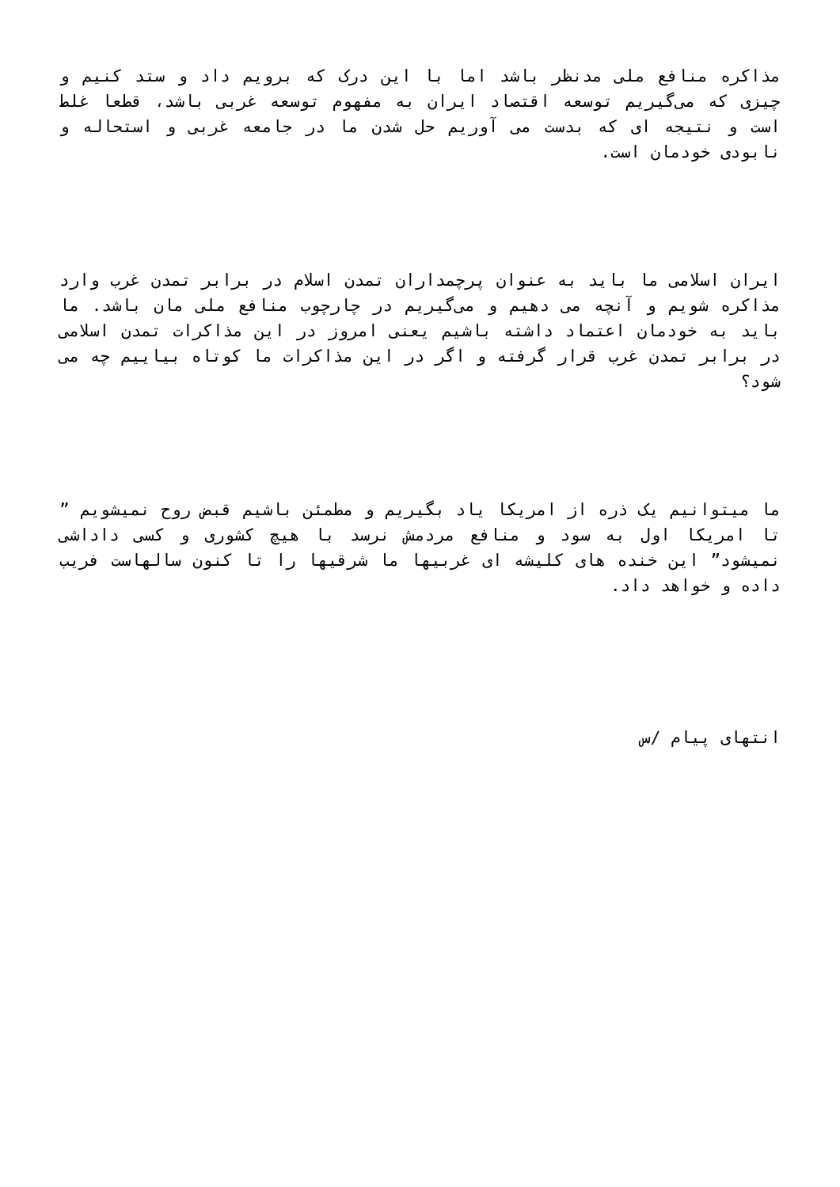مذاکره منافع ملی مدنظر باشد اما با این درک که برویم داد و ستد کنیم و چیزی که می‌گیریم توسعه اقتصاد ایران به مفهوم توسعه غربی باشد، قطعا غلط است و نتیجه ای که بدست می آوریم حل شدن ما در جامعه غربی و استحاله و نابودی خودمان است.
ایران اسلامی ما باید به عنوان پرچمداران تمدن اسلام در برابر تمدن غرب وارد مذاکره شویم و آنچه می دهیم و می‌گیریم در چارچوب منافع ملی مان باشد. ما باید به خودمان اعتماد داشته باشیم یعنی امروز در این مذاکرات تمدن اسلامی در برابر تمدن غرب قرار گرفته و اگر در این مذاکرات ما کوتاه بیاییم چه می شود؟
ما میتوانیم یک ذره از امریکا یاد بگیریم و مطمئن باشیم قبض روح نمیشویم ” تا امریکا اول به سود و منافع مردمش نرسد با هیچ کشوری و کسی داداشی نمیشود” این خنده های کلیشه ای غربیها ما شرقیها را تا کنون سالهاست فریب داده و خواهد داد.
انتهای پیام /س